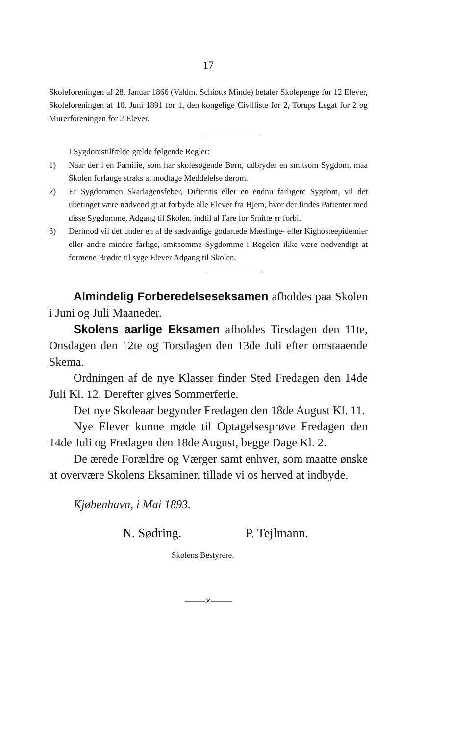17
Skoleforeningen af 28. Januar 1866 (Valdm. Schiøtts Minde) betaler Skolepenge for 12 Elever, Skoleforeningen af 10. Juni 1891 for 1, den kongelige Civilliste for 2, Torups Legat for 2 og Murerforeningen for 2 Elever.
I Sygdomstilfælde gælde følgende Regler:
1) Naar der i en Familie, som har skolesøgende Børn, udbryder en smitsom Sygdom, maa Skolen forlange straks at modtage Meddelelse derom.
2) Er Sygdommen Skarlagensfeber, Difteritis eller en endnu farligere Sygdom, vil det ubetinget være nødvendigt at forbyde alle Elever fra Hjem, hvor der findes Patienter med disse Sygdomme, Adgang til Skolen, indtil al Fare for Smitte er forbi.
3) Derimod vil det under en af de sædvanlige godartede Mæslinge- eller Kighosteepidemier eller andre mindre farlige, smitsomme Sygdomme i Regelen ikke være nødvendigt at formene Brødre til syge Elever Adgang til Skolen.
Almindelig Forberedelseseksamen afholdes paa Skolen i Juni og Juli Maaneder.
Skolens aarlige Eksamen afholdes Tirsdagen den 11te, Onsdagen den 12te og Torsdagen den 13de Juli efter omstaaende Skema.
Ordningen af de nye Klasser finder Sted Fredagen den 14de Juli Kl. 12. Derefter gives Sommerferie.
Det nye Skoleaar begynder Fredagen den 18de August Kl. 11.
Nye Elever kunne møde til Optagelsesprøve Fredagen den 14de Juli og Fredagen den 18de August, begge Dage Kl. 2.
De ærede Forældre og Værger samt enhver, som maatte ønske at overvære Skolens Eksaminer, tillade vi os herved at indbyde.
Kjøbenhavn, i Mai 1893.
N. Sødring. P. Tejlmann.
Skolens Bestyrere.
———✕———